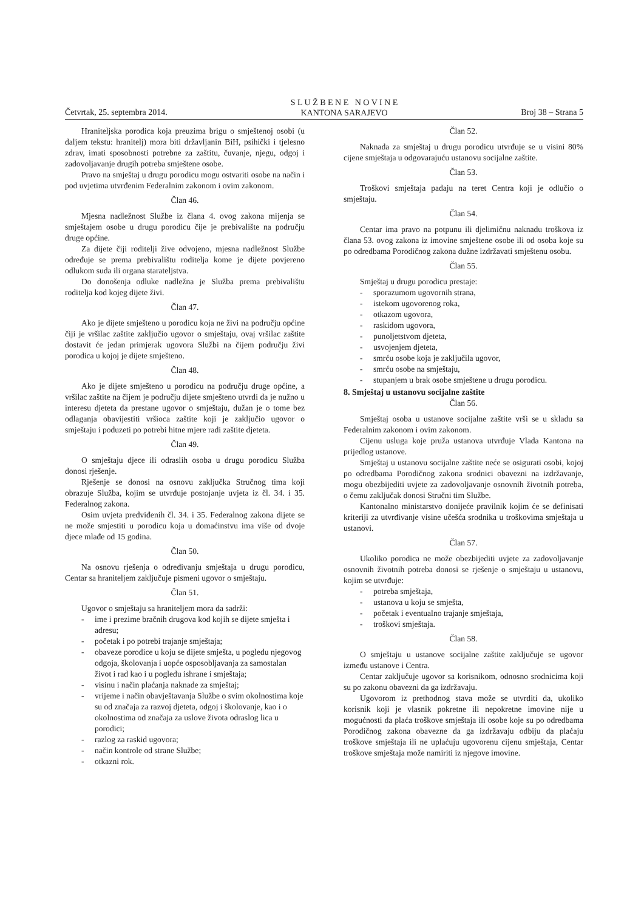Četvrtak, 25. septembra 2014. S L U Ž B E N E N O V I N E
KANTONA SARAJEVO Broj 38 – Strana 5
Hraniteljska porodica koja preuzima brigu o smještenoj osobi (u daljem tekstu: hranitelj) mora biti državljanin BiH, psihički i tjelesno zdrav, imati sposobnosti potrebne za zaštitu, čuvanje, njegu, odgoj i zadovoljavanje drugih potreba smještene osobe.
Pravo na smještaj u drugu porodicu mogu ostvariti osobe na način i pod uvjetima utvrđenim Federalnim zakonom i ovim zakonom.
Član 46.
Mjesna nadležnost Službe iz člana 4. ovog zakona mijenja se smještajem osobe u drugu porodicu čije je prebivalište na području druge općine.
Za dijete čiji roditelji žive odvojeno, mjesna nadležnost Službe određuje se prema prebivalištu roditelja kome je dijete povjereno odlukom suda ili organa starateljstva.
Do donošenja odluke nadležna je Služba prema prebivalištu roditelja kod kojeg dijete živi.
Član 47.
Ako je dijete smješteno u porodicu koja ne živi na području općine čiji je vršilac zaštite zaključio ugovor o smještaju, ovaj vršilac zaštite dostavit će jedan primjerak ugovora Službi na čijem području živi porodica u kojoj je dijete smješteno.
Član 48.
Ako je dijete smješteno u porodicu na području druge općine, a vršilac zaštite na čijem je području dijete smješteno utvrdi da je nužno u interesu djeteta da prestane ugovor o smještaju, dužan je o tome bez odlaganja obavijestiti vršioca zaštite koji je zaključio ugovor o smještaju i poduzeti po potrebi hitne mjere radi zaštite djeteta.
Član 49.
O smještaju djece ili odraslih osoba u drugu porodicu Služba donosi rješenje.
Rješenje se donosi na osnovu zaključka Stručnog tima koji obrazuje Služba, kojim se utvrđuje postojanje uvjeta iz čl. 34. i 35. Federalnog zakona.
Osim uvjeta predviđenih čl. 34. i 35. Federalnog zakona dijete se ne može smjestiti u porodicu koja u domaćinstvu ima više od dvoje djece mlađe od 15 godina.
Član 50.
Na osnovu rješenja o određivanju smještaja u drugu porodicu, Centar sa hraniteljem zaključuje pismeni ugovor o smještaju.
Član 51.
Ugovor o smještaju sa hraniteljem mora da sadrži:
- ime i prezime bračnih drugova kod kojih se dijete smješta i adresu;
- početak i po potrebi trajanje smještaja;
- obaveze porodice u koju se dijete smješta, u pogledu njegovog odgoja, školovanja i uopće osposobljavanja za samostalan život i rad kao i u pogledu ishrane i smještaja;
- visinu i način plaćanja naknade za smještaj;
- vrijeme i način obavještavanja Službe o svim okolnostima koje su od značaja za razvoj djeteta, odgoj i školovanje, kao i o okolnostima od značaja za uslove života odraslog lica u porodici;
- razlog za raskid ugovora;
- način kontrole od strane Službe;
- otkazni rok.
Član 52.
Naknada za smještaj u drugu porodicu utvrđuje se u visini 80% cijene smještaja u odgovarajuću ustanovu socijalne zaštite.
Član 53.
Troškovi smještaja padaju na teret Centra koji je odlučio o smještaju.
Član 54.
Centar ima pravo na potpunu ili djelimičnu naknadu troškova iz člana 53. ovog zakona iz imovine smještene osobe ili od osoba koje su po odredbama Porodičnog zakona dužne izdržavati smještenu osobu.
Član 55.
Smještaj u drugu porodicu prestaje:
- sporazumom ugovornih strana,
- istekom ugovorenog roka,
- otkazom ugovora,
- raskidom ugovora,
- punoljetstvom djeteta,
- usvojenjem djeteta,
- smrću osobe koja je zaključila ugovor,
- smrću osobe na smještaju,
- stupanjem u brak osobe smještene u drugu porodicu.
8. Smještaj u ustanovu socijalne zaštite
Član 56.
Smještaj osoba u ustanove socijalne zaštite vrši se u skladu sa Federalnim zakonom i ovim zakonom.
Cijenu usluga koje pruža ustanova utvrđuje Vlada Kantona na prijedlog ustanove.
Smještaj u ustanovu socijalne zaštite neće se osigurati osobi, kojoj po odredbama Porodičnog zakona srodnici obavezni na izdržavanje, mogu obezbijediti uvjete za zadovoljavanje osnovnih životnih potreba, o čemu zaključak donosi Stručni tim Službe.
Kantonalno ministarstvo donijeće pravilnik kojim će se definisati kriteriji za utvrđivanje visine učešća srodnika u troškovima smještaja u ustanovi.
Član 57.
Ukoliko porodica ne može obezbijediti uvjete za zadovoljavanje osnovnih životnih potreba donosi se rješenje o smještaju u ustanovu, kojim se utvrđuje:
- potreba smještaja,
- ustanova u koju se smješta,
- početak i eventualno trajanje smještaja,
- troškovi smještaja.
Član 58.
O smještaju u ustanove socijalne zaštite zaključuje se ugovor između ustanove i Centra.
Centar zaključuje ugovor sa korisnikom, odnosno srodnicima koji su po zakonu obavezni da ga izdržavaju.
Ugovorom iz prethodnog stava može se utvrditi da, ukoliko korisnik koji je vlasnik pokretne ili nepokretne imovine nije u mogućnosti da plaća troškove smještaja ili osobe koje su po odredbama Porodičnog zakona obavezne da ga izdržavaju odbiju da plaćaju troškove smještaja ili ne uplaćuju ugovorenu cijenu smještaja, Centar troškove smještaja može namiriti iz njegove imovine.